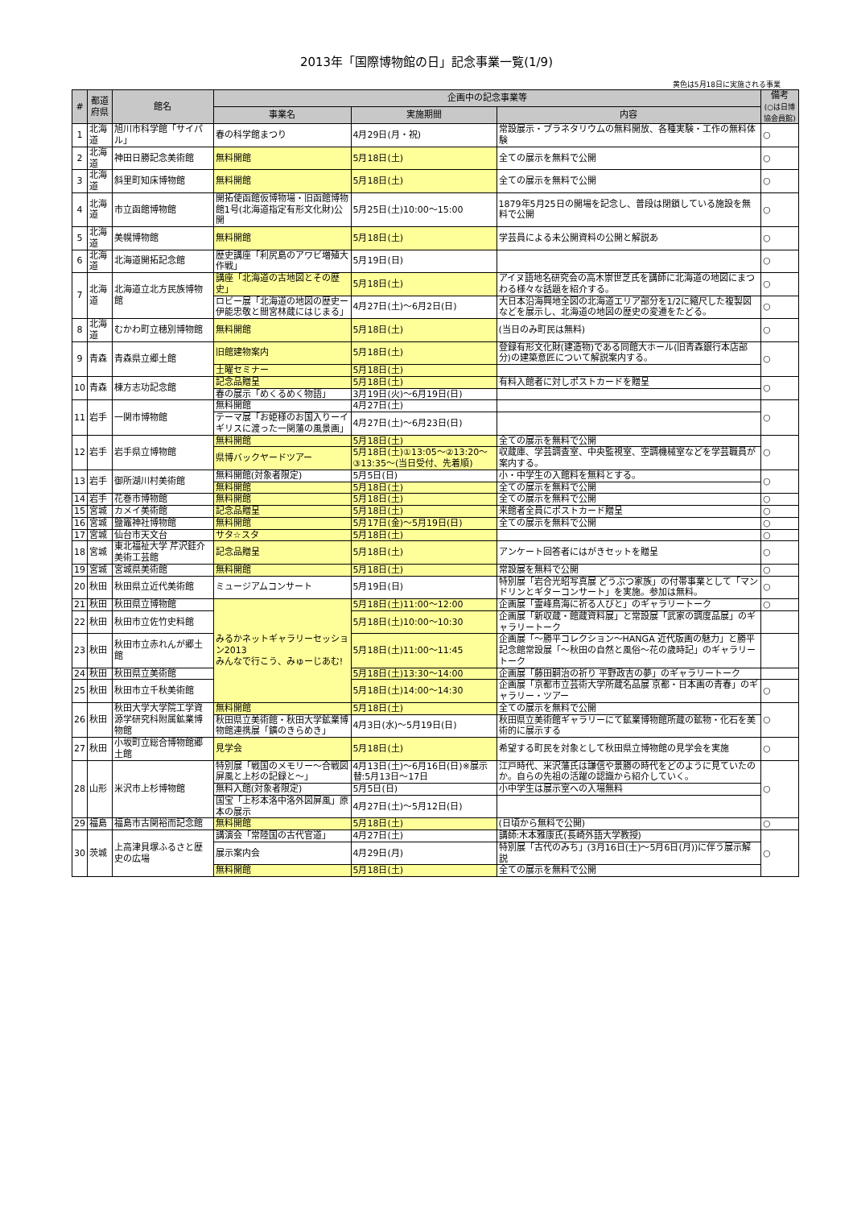2013年「国際博物館の日」記念事業一覧(1/9)
黄色は5月18日に実施される事業
| # | 都道府県 | 館名 | 企画中の記念事業等 | | | 備考 (○は日博協会員館) |
| --- | --- | --- | --- | --- | --- | --- |
| | | | 事業名 | 実施期間 | 内容 | |
| 1 | 北海道 | 旭川市科学館「サイパル」 | 春の科学館まつり | 4月29日(月・祝) | 常設展示・プラネタリウムの無料開放、各種実験・工作の無料体験 | ○ |
| 2 | 北海道 | 神田日勝記念美術館 | 無料開館 | 5月18日(土) | 全ての展示を無料で公開 | ○ |
| 3 | 北海道 | 斜里町知床博物館 | 無料開館 | 5月18日(土) | 全ての展示を無料で公開 | ○ |
| 4 | 北海道 | 市立函館博物館 | 開拓使函館仮博物場・旧函館博物館1号(北海道指定有形文化財)公開 | 5月25日(土)10:00～15:00 | 1879年5月25日の開場を記念し、普段は閉鎖している施設を無料で公開 | ○ |
| 5 | 北海道 | 美幌博物館 | 無料開館 | 5月18日(土) | 学芸員による未公開資料の公開と解説あ | ○ |
| 6 | 北海道 | 北海道開拓記念館 | 歴史講座「利尻島のアワビ増殖大作戦」 | 5月19日(日) | | ○ |
| 7 | 北海道 | 北海道立北方民族博物館 | 講座「北海道の古地図とその歴史」 | 5月18日(土) | アイヌ語地名研究会の高木崇世芝氏を講師に北海道の地図にまつわる様々な話題を紹介する。 | ○ |
| | | | ロビー展「北海道の地図の歴史ー伊能忠敬と間宮林蔵にはじまる」 | 4月27日(土)～6月2日(日) | 大日本沿海興地全図の北海道エリア部分を1/2に縮尺した複製図などを展示し、北海道の地図の歴史の変遷をたどる。 | ○ |
| 8 | 北海道 | むかわ町立穂別博物館 | 無料開館 | 5月18日(土) | (当日のみ町民は無料) | ○ |
| 9 | 青森 | 青森県立郷土館 | 旧館建物案内 | 5月18日(土) | 登録有形文化財(建造物)である同館大ホール(旧青森銀行本店部分)の建築意匠について解説案内する。 | ○ |
| | | | 土曜セミナー | 5月18日(土) | | |
| 10 | 青森 | 棟方志功記念館 | 記念品贈呈 | 5月18日(土) | 有料入館者に対しポストカードを贈呈 | ○ |
| | | | 春の展示「めくるめく物語」 | 3月19日(火)～6月19日(日) | | |
| 11 | 岩手 | 一関市博物館 | 無料開館 | 4月27日(土) | | ○ |
| | | | テーマ展「お姫様のお国入りーイギリスに渡った一関藩の風景画」 | 4月27日(土)～6月23日(日) | | |
| 12 | 岩手 | 岩手県立博物館 | 無料開館 | 5月18日(土) | 全ての展示を無料で公開 | ○ |
| | | | 県博バックヤードツアー | 5月18日(土)①13:05～②13:20～③13:35～(当日受付、先着順) | 収蔵庫、学芸調査室、中央監視室、空調機械室などを学芸職員が案内する。 | |
| 13 | 岩手 | 御所湖川村美術館 | 無料開館(対象者限定) | 5月5日(日) | 小・中学生の入館料を無料とする。 | ○ |
| | | | 無料開館 | 5月18日(土) | 全ての展示を無料で公開 | |
| 14 | 岩手 | 花巻市博物館 | 無料開館 | 5月18日(土) | 全ての展示を無料で公開 | ○ |
| 15 | 宮城 | カメイ美術館 | 記念品贈呈 | 5月18日(土) | 来館者全員にポストカード贈呈 | ○ |
| 16 | 宮城 | 鹽竈神社博物館 | 無料開館 | 5月17日(金)～5月19日(日) | 全ての展示を無料で公開 | ○ |
| 17 | 宮城 | 仙台市天文台 | サタ☆スタ | 5月18日(土) | | ○ |
| 18 | 宮城 | 東北福祉大学 芹沢銈介美術工芸館 | 記念品贈呈 | 5月18日(土) | アンケート回答者にはがきセットを贈呈 | ○ |
| 19 | 宮城 | 宮城県美術館 | 無料開館 | 5月18日(土) | 常設展を無料で公開 | ○ |
| 20 | 秋田 | 秋田県立近代美術館 | ミュージアムコンサート | 5月19日(日) | 特別展「岩合光昭写真展 どうぶつ家族」の付帯事業として「マンドリンとギターコンサート」を実施。参加は無料。 | ○ |
| 21 | 秋田 | 秋田県立博物館 | みるかネットギャラリーセッション2013 みんなで行こう、みゅーじあむ! | 5月18日(土)11:00～12:00 | 企画展「霊峰鳥海に祈る人びと」のギャラリートーク | ○ |
| 22 | 秋田 | 秋田市立佐竹史料館 | | 5月18日(土)10:00～10:30 | 企画展「新収蔵・館蔵資料展」と常設展「武家の調度品展」のギャラリートーク | |
| 23 | 秋田 | 秋田市立赤れんが郷土館 | | 5月18日(土)11:00～11:45 | 企画展「～勝平コレクション～HANGA 近代版画の魅力」と勝平記念館常設展「～秋田の自然と風俗～花の歳時記」のギャラリートーク | |
| 24 | 秋田 | 秋田県立美術館 | | 5月18日(土)13:30～14:00 | 企画展「藤田嗣治の祈り 平野政吉の夢」のギャラリートーク | |
| 25 | 秋田 | 秋田市立千秋美術館 | | 5月18日(土)14:00～14:30 | 企画展「京都市立芸術大学所蔵名品展 京都・日本画の青春」のギャラリー・ツアー | ○ |
| 26 | 秋田 | 秋田大学大学院工学資源学研究科附属鉱業博物館 | 無料開館 | 5月18日(土) | 全ての展示を無料で公開 | ○ |
| | | | 秋田県立美術館・秋田大学鉱業博物館連携展「鑛のきらめき」 | 4月3日(水)～5月19日(日) | 秋田県立美術館ギャラリーにて鉱業博物館所蔵の鉱物・化石を美術的に展示する | |
| 27 | 秋田 | 小坂町立総合博物館郷土館 | 見学会 | 5月18日(土) | 希望する町民を対象として秋田県立博物館の見学会を実施 | ○ |
| 28 | 山形 | 米沢市上杉博物館 | 特別展「戦国のメモリー～合戦図屏風と上杉の記録と～」 | 4月13日(土)～6月16日(日)※展示替:5月13日～17日 | 江戸時代、米沢藩氏は謙信や景勝の時代をどのように見ていたのか。自らの先祖の活躍の認識から紹介していく。 | ○ |
| | | | 無料入館(対象者限定) | 5月5日(日) | 小中学生は展示室への入場無料 | |
| | | | 国宝「上杉本洛中洛外図屏風」原本の展示 | 4月27日(土)～5月12日(日) | | |
| 29 | 福島 | 福島市古関裕而記念館 | 無料開館 | 5月18日(土) | (日頃から無料で公開) | ○ |
| 30 | 茨城 | 上高津貝塚ふるさと歴史の広場 | 講演会「常陸国の古代官道」 | 4月27日(土) | 講師:木本雅康氏(長崎外語大学教授) | ○ |
| | | | 展示案内会 | 4月29日(月) | 特別展「古代のみち」(3月16日(土)～5月6日(月))に伴う展示解説 | |
| | | | 無料開館 | 5月18日(土) | 全ての展示を無料で公開 | |